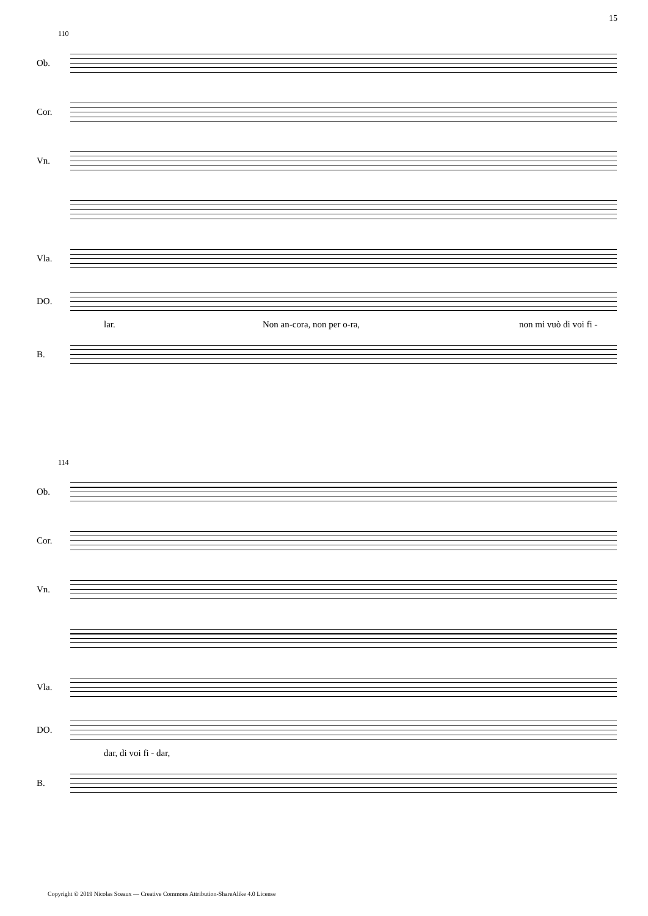15
110
Ob.
Cor.
Vn.
Vla.
DO.
lar. Non an-cora, non per o-ra, non mi vuò di voi fi -
B.
114
Ob.
Cor.
Vn.
Vla.
DO.
dar, di voi fi - dar,
B.
Copyright © 2019 Nicolas Sceaux — Creative Commons Attribution-ShareAlike 4.0 License